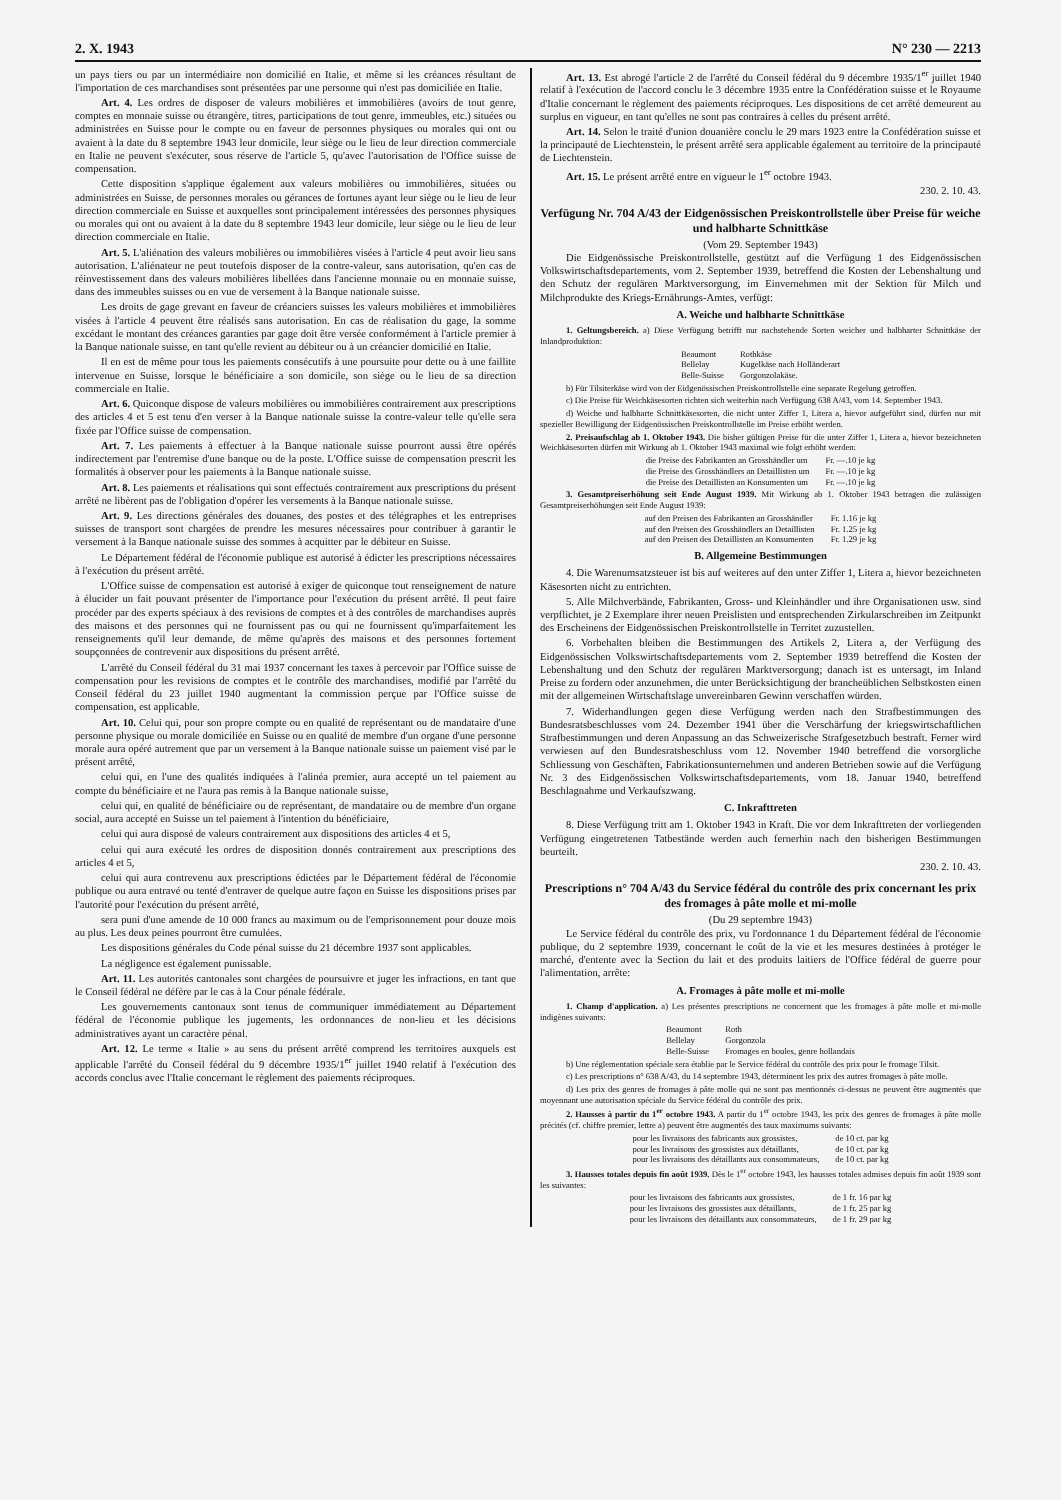2. X. 1943 N° 230 — 2213
un pays tiers ou par un intermédiaire non domicilié en Italie, et même si les créances résultant de l'importation de ces marchandises sont présentées par une personne qui n'est pas domiciliée en Italie.
Art. 4. Les ordres de disposer de valeurs mobilières et immobilières (avoirs de tout genre, comptes en monnaie suisse ou étrangère, titres, participations de tout genre, immeubles, etc.) situées ou administrées en Suisse pour le compte ou en faveur de personnes physiques ou morales qui ont ou avaient à la date du 8 septembre 1943 leur domicile, leur siège ou le lieu de leur direction commerciale en Italie ne peuvent s'exécuter, sous réserve de l'article 5, qu'avec l'autorisation de l'Office suisse de compensation.
Cette disposition s'applique également aux valeurs mobilières ou immobilières, situées ou administrées en Suisse, de personnes morales ou gérances de fortunes ayant leur siège ou le lieu de leur direction commerciale en Suisse et auxquelles sont principalement intéressées des personnes physiques ou morales qui ont ou avaient à la date du 8 septembre 1943 leur domicile, leur siège ou le lieu de leur direction commerciale en Italie.
Art. 5. L'aliénation des valeurs mobilières ou immobilières visées à l'article 4 peut avoir lieu sans autorisation. L'aliénateur ne peut toutefois disposer de la contre-valeur, sans autorisation, qu'en cas de réinvestissement dans des valeurs mobilières libellées dans l'ancienne monnaie ou en monnaie suisse, dans des immeubles suisses ou en vue de versement à la Banque nationale suisse.
Les droits de gage grevant en faveur de créanciers suisses les valeurs mobilières et immobilières visées à l'article 4 peuvent être réalisés sans autorisation. En cas de réalisation du gage, la somme excédant le montant des créances garanties par gage doit être versée conformément à l'article premier à la Banque nationale suisse, en tant qu'elle revient au débiteur ou à un créancier domicilié en Italie.
Il en est de même pour tous les paiements consécutifs à une poursuite pour dette ou à une faillite intervenue en Suisse, lorsque le bénéficiaire a son domicile, son siège ou le lieu de sa direction commerciale en Italie.
Art. 6. Quiconque dispose de valeurs mobilières ou immobilières contrairement aux prescriptions des articles 4 et 5 est tenu d'en verser à la Banque nationale suisse la contre-valeur telle qu'elle sera fixée par l'Office suisse de compensation.
Art. 7. Les paiements à effectuer à la Banque nationale suisse pourront aussi être opérés indirectement par l'entremise d'une banque ou de la poste. L'Office suisse de compensation prescrit les formalités à observer pour les paiements à la Banque nationale suisse.
Art. 8. Les paiements et réalisations qui sont effectués contrairement aux prescriptions du présent arrêté ne libèrent pas de l'obligation d'opérer les versements à la Banque nationale suisse.
Art. 9. Les directions générales des douanes, des postes et des télégraphes et les entreprises suisses de transport sont chargées de prendre les mesures nécessaires pour contribuer à garantir le versement à la Banque nationale suisse des sommes à acquitter par le débiteur en Suisse.
Le Département fédéral de l'économie publique est autorisé à édicter les prescriptions nécessaires à l'exécution du présent arrêté.
L'Office suisse de compensation est autorisé à exiger de quiconque tout renseignement de nature à élucider un fait pouvant présenter de l'importance pour l'exécution du présent arrêté. Il peut faire procéder par des experts spéciaux à des revisions de comptes et à des contrôles de marchandises auprès des maisons et des personnes qui ne fournissent pas ou qui ne fournissent qu'imparfaitement les renseignements qu'il leur demande, de même qu'après des maisons et des personnes fortement soupçonnées de contrevenir aux dispositions du présent arrêté.
L'arrêté du Conseil fédéral du 31 mai 1937 concernant les taxes à percevoir par l'Office suisse de compensation pour les revisions de comptes et le contrôle des marchandises, modifié par l'arrêté du Conseil fédéral du 23 juillet 1940 augmentant la commission perçue par l'Office suisse de compensation, est applicable.
Art. 10. Celui qui, pour son propre compte ou en qualité de représentant ou de mandataire d'une personne physique ou morale domiciliée en Suisse ou en qualité de membre d'un organe d'une personne morale aura opéré autrement que par un versement à la Banque nationale suisse un paiement visé par le présent arrêté,
celui qui, en l'une des qualités indiquées à l'alinéa premier, aura accepté un tel paiement au compte du bénéficiaire et ne l'aura pas remis à la Banque nationale suisse,
celui qui, en qualité de bénéficiaire ou de représentant, de mandataire ou de membre d'un organe social, aura accepté en Suisse un tel paiement à l'intention du bénéficiaire,
celui qui aura disposé de valeurs contrairement aux dispositions des articles 4 et 5,
celui qui aura exécuté les ordres de disposition donnés contrairement aux prescriptions des articles 4 et 5,
celui qui aura contrevenu aux prescriptions édictées par le Département fédéral de l'économie publique ou aura entravé ou tenté d'entraver de quelque autre façon en Suisse les dispositions prises par l'autorité pour l'exécution du présent arrêté,
sera puni d'une amende de 10 000 francs au maximum ou de l'emprisonnement pour douze mois au plus. Les deux peines pourront être cumulées.
Les dispositions générales du Code pénal suisse du 21 décembre 1937 sont applicables.
La négligence est également punissable.
Art. 11. Les autorités cantonales sont chargées de poursuivre et juger les infractions, en tant que le Conseil fédéral ne défère par le cas à la Cour pénale fédérale.
Les gouvernements cantonaux sont tenus de communiquer immédiatement au Département fédéral de l'économie publique les jugements, les ordonnances de non-lieu et les décisions administratives ayant un caractère pénal.
Art. 12. Le terme « Italie » au sens du présent arrêté comprend les territoires auxquels est applicable l'arrêté du Conseil fédéral du 9 décembre 1935/1<sup>er</sup> juillet 1940 relatif à l'exécution des accords conclus avec l'Italie concernant le règlement des paiements réciproques.
Art. 13. Est abrogé l'article 2 de l'arrêté du Conseil fédéral du 9 décembre 1935/1<sup>er</sup> juillet 1940 relatif à l'exécution de l'accord conclu le 3 décembre 1935 entre la Confédération suisse et le Royaume d'Italie concernant le règlement des paiements réciproques. Les dispositions de cet arrêté demeurent au surplus en vigueur, en tant qu'elles ne sont pas contraires à celles du présent arrêté.
Art. 14. Selon le traité d'union douanière conclu le 29 mars 1923 entre la Confédération suisse et la principauté de Liechtenstein, le présent arrêté sera applicable également au territoire de la principauté de Liechtenstein.
Art. 15. Le présent arrêté entre en vigueur le 1<sup>er</sup> octobre 1943.
230. 2. 10. 43.
Verfügung Nr. 704 A/43 der Eidgenössischen Preiskontrollstelle über Preise für weiche und halbharte Schnittkäse
(Vom 29. September 1943)
Die Eidgenössische Preiskontrollstelle, gestützt auf die Verfügung 1 des Eidgenössischen Volkswirtschaftsdepartements, vom 2. September 1939, betreffend die Kosten der Lebenshaltung und den Schutz der regulären Marktversorgung, im Einvernehmen mit der Sektion für Milch und Milchprodukte des Kriegs-Ernährungs-Amtes, verfügt:
A. Weiche und halbharte Schnittkäse
1. Geltungsbereich. a) Diese Verfügung betrifft nur nachstehende Sorten weicher und halbharter Schnittkäse der Inlandproduktion:
| Beaumont | Rothkäse |
| Bellelay | Kugelkäse nach Holländerart |
| Belle-Suisse | Gorgonzolakäse. |
b) Für Tilsiterkäse wird von der Eidgenössischen Preiskontrollstelle eine separate Regelung getroffen.
c) Die Preise für Weichkäsesorten richten sich weiterhin nach Verfügung 638 A/43, vom 14. September 1943.
d) Weiche und halbharte Schnittkäsesorten, die nicht unter Ziffer 1, Litera a, hievor aufgeführt sind, dürfen nur mit spezieller Bewilligung der Eidgenössischen Preiskontrollstelle im Preise erhöht werden.
2. Preisaufschlag ab 1. Oktober 1943. Die bisher gültigen Preise für die unter Ziffer 1, Litera a, hievor bezeichneten Weichkäsesorten dürfen mit Wirkung ab 1. Oktober 1943 maximal wie folgt erhöht werden:
| die Preise des Fabrikanten an Grosshändler um | Fr. —.10 je kg |
| die Preise des Grosshändlers an Detaillisten um | Fr. —.10 je kg |
| die Preise des Detaillisten an Konsumenten um | Fr. —.10 je kg |
3. Gesamtpreiserhöhung seit Ende August 1939. Mit Wirkung ab 1. Oktober 1943 betragen die zulässigen Gesamtpreiserhöhungen seit Ende August 1939:
| auf den Preisen des Fabrikanten an Grosshändler | Fr. 1.16 je kg |
| auf den Preisen des Grosshändlers an Detaillisten | Fr. 1.25 je kg |
| auf den Preisen des Detaillisten an Konsumenten | Fr. 1.29 je kg |
B. Allgemeine Bestimmungen
4. Die Warenumsatzsteuer ist bis auf weiteres auf den unter Ziffer 1, Litera a, hievor bezeichneten Käsesorten nicht zu entrichten.
5. Alle Milchverbände, Fabrikanten, Gross- und Kleinhändler und ihre Organisationen usw. sind verpflichtet, je 2 Exemplare ihrer neuen Preislisten und entsprechenden Zirkularschreiben im Zeitpunkt des Erscheinens der Eidgenössischen Preiskontrollstelle in Territet zuzustellen.
6. Vorbehalten bleiben die Bestimmungen des Artikels 2, Litera a, der Verfügung des Eidgenössischen Volkswirtschaftsdepartements vom 2. September 1939 betreffend die Kosten der Lebenshaltung und den Schutz der regulären Marktversorgung; danach ist es untersagt, im Inland Preise zu fordern oder anzunehmen, die unter Berücksichtigung der branche­üblichen Selbstkosten einen mit der allgemeinen Wirtschaftslage unvereinbaren Gewinn verschaffen würden.
7. Widerhandlungen gegen diese Verfügung werden nach den Strafbestimmungen des Bundesratsbeschlusses vom 24. Dezember 1941 über die Verschärfung der kriegswirtschaftlichen Strafbestimmungen und deren Anpassung an das Schweizerische Strafgesetzbuch bestraft. Ferner wird verwiesen auf den Bundesratsbeschluss vom 12. November 1940 betreffend die vorsorgliche Schliessung von Geschäften, Fabrikationsunternehmen und anderen Betrieben sowie auf die Verfügung Nr. 3 des Eidgenössischen Volkswirtschaftsdepartements, vom 18. Januar 1940, betreffend Beschlagnahme und Verkaufszwang.
C. Inkrafttreten
8. Diese Verfügung tritt am 1. Oktober 1943 in Kraft. Die vor dem Inkrafttreten der vorliegenden Verfügung eingetretenen Tatbestände werden auch fernerhin nach den bisherigen Bestimmungen beurteilt.
230. 2. 10. 43.
Prescriptions n° 704 A/43 du Service fédéral du contrôle des prix concernant les prix des fromages à pâte molle et mi-molle
(Du 29 septembre 1943)
Le Service fédéral du contrôle des prix, vu l'ordonnance 1 du Département fédéral de l'économie publique, du 2 septembre 1939, concernant le coût de la vie et les mesures destinées à protéger le marché, d'entente avec la Section du lait et des produits laitiers de l'Office fédéral de guerre pour l'alimentation, arrête:
A. Fromages à pâte molle et mi-molle
1. Champ d'application. a) Les présentes prescriptions ne concernent que les fromages à pâte molle et mi-molle indigènes suivants:
| Beaumont | Roth |
| Bellelay | Gorgonzola |
| Belle-Suisse | Fromages en boules, genre hollandais |
b) Une réglementation spéciale sera établie par le Service fédéral du contrôle des prix pour le fromage Tilsit.
c) Les prescriptions n° 638 A/43, du 14 septembre 1943, déterminent les prix des autres fromages à pâte molle.
d) Les prix des genres de fromages à pâte molle qui ne sont pas mentionnés ci-dessus ne peuvent être augmentés que moyennant une autorisation spéciale du Service fédéral du contrôle des prix.
2. Hausses à partir du 1<sup>er</sup> octobre 1943. A partir du 1<sup>er</sup> octobre 1943, les prix des genres de fromages à pâte molle précités (cf. chiffre premier, lettre a) peuvent être augmentés des taux maximums suivants:
| pour les livraisons des fabricants aux grossistes, | de 10 ct. par kg |
| pour les livraisons des grossistes aux détaillants, | de 10 ct. par kg |
| pour les livraisons des détaillants aux consommateurs, | de 10 ct. par kg |
3. Hausses totales depuis fin août 1939. Dès le 1<sup>er</sup> octobre 1943, les hausses totales admises depuis fin août 1939 sont les suivantes:
| pour les livraisons des fabricants aux grossistes, | de 1 fr. 16 par kg |
| pour les livraisons des grossistes aux détaillants, | de 1 fr. 25 par kg |
| pour les livraisons des détaillants aux consommateurs, | de 1 fr. 29 par kg |